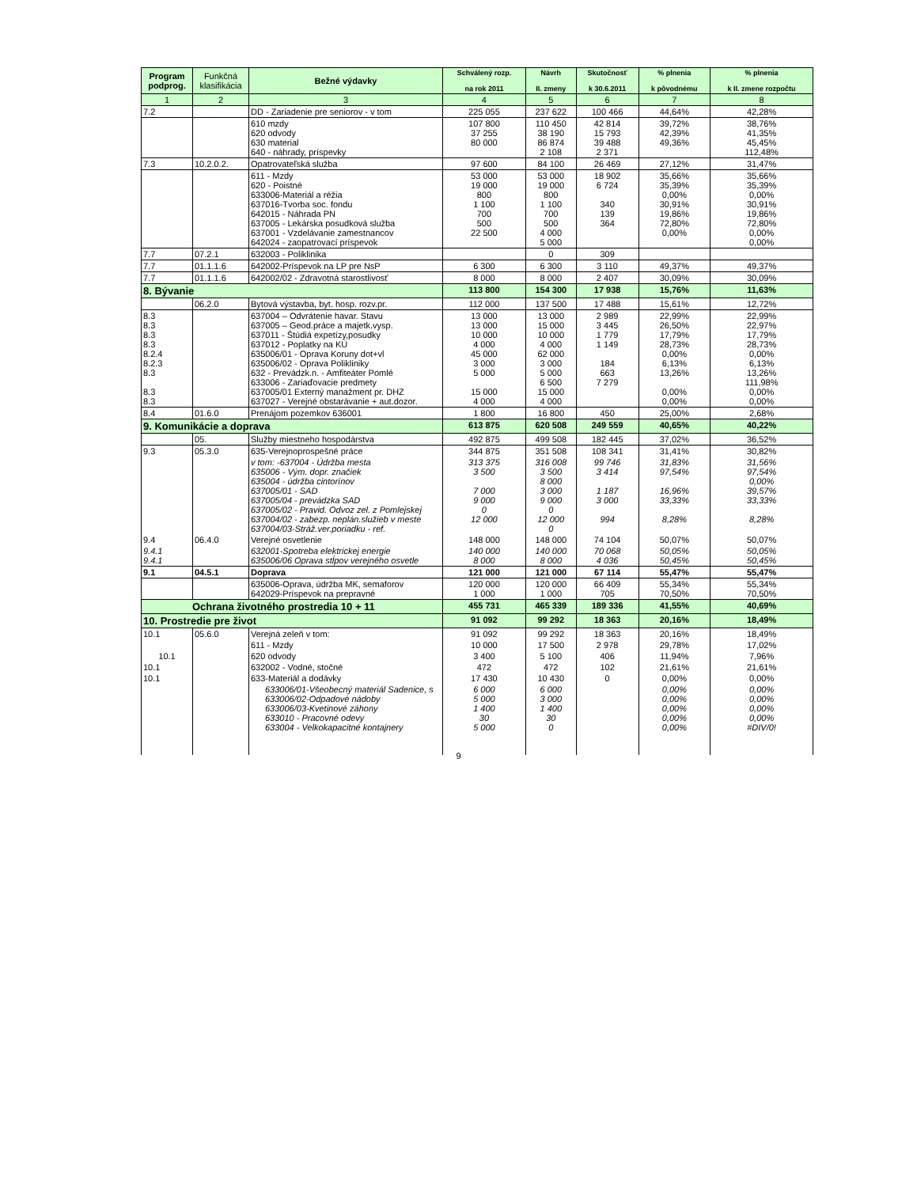| Program podprog. | Funkčná klasifikácia | Bežné výdavky | Schválený rozp. na rok 2011 | Návrh II. zmeny | Skutočnosť k 30.6.2011 | % plnenia k pôvodnému | % plnenia k II. zmene rozpočtu |
| --- | --- | --- | --- | --- | --- | --- | --- |
| 1 | 2 | 3 | 4 | 5 | 6 | 7 | 8 |
| 7.2 | | DD - Zariadenie pre seniorov - v tom | 225 055 | 237 622 | 100 466 | 44,64% | 42,28% |
| | | 610 mzdy 620 odvody 630 material 640 - náhrady, príspevky | 107 800 37 255 80 000 | 110 450 38 190 86 874 2 108 | 42 814 15 793 39 488 2 371 | 39,72% 42,39% 49,36% | 38,76% 41,35% 45,45% 112,48% |
| 7.3 | 10.2.0.2. | Opatrovateľská služba | 97 600 | 84 100 | 26 469 | 27,12% | 31,47% |
| | | 611 - Mzdy 620 - Poistné 633006-Materiál a réžia 637016-Tvorba soc. fondu 642015 - Náhrada PN 637005 - Lekárska posudková služba 637001 - Vzdelávanie zamestnancov 642024 - zaopatrovací príspevok | 53 000 19 000 800 1 100 700 500 22 500 | 53 000 19 000 800 1 100 700 500 4 000 5 000 | 18 902 6 724 340 139 364 | 35,66% 35,39% 0,00% 30,91% 19,86% 72,80% 0,00% | 35,66% 35,39% 0,00% 30,91% 19,86% 72,80% 0,00% 0,00% |
| 7.7 | 07.2.1 | 632003 - Poliklinika | | 0 | 309 | | |
| 7.7 | 01.1.1.6 | 642002-Príspevok na LP pre NsP | 6 300 | 6 300 | 3 110 | 49,37% | 49,37% |
| 7.7 | 01.1.1.6 | 642002/02 - Zdravotná starostlivosť | 8 000 | 8 000 | 2 407 | 30,09% | 30,09% |
| 8. Bývanie | | | 113 800 | 154 300 | 17 938 | 15,76% | 11,63% |
| | 06.2.0 | Bytová výstavba, byt. hosp. rozv.pr. | 112 000 | 137 500 | 17 488 | 15,61% | 12,72% |
| 8.3 8.3 8.3 8.3 8.2.4 8.2.3 8.3 8.3 8.3 | | 637004 – Odvrátenie havar. Stavu 637005 – Geod.práce a majetk.vysp. 637011 - Štúdiá expetízy,posudky 637012 - Poplatky na KÚ 635006/01 - Oprava Koruny dot+vl 635006/02 - Oprava Polikliniky 632 - Prevádzk.n. - Amfiteáter Pomlé 633006 - Zariaďovacie predmety 637005/01 Externý manažment pr. DHZ 637027 - Verejné obstarávanie + aut.dozor. | 13 000 13 000 10 000 4 000 45 000 3 000 5 000 15 000 4 000 | 13 000 15 000 10 000 4 000 62 000 3 000 5 000 6 500 15 000 4 000 | 2 989 3 445 1 779 1 149 184 663 7 279 | 22,99% 26,50% 17,79% 28,73% 0,00% 6,13% 13,26% 0,00% 0,00% | 22,99% 22,97% 17,79% 28,73% 0,00% 6,13% 13,26% 111,98% 0,00% 0,00% |
| 8.4 | 01.6.0 | Prenájom pozemkov 636001 | 1 800 | 16 800 | 450 | 25,00% | 2,68% |
| 9. Komunikácie a doprava | | | 613 875 | 620 508 | 249 559 | 40,65% | 40,22% |
| | 05. | Služby miestneho hospodárstva | 492 875 | 499 508 | 182 445 | 37,02% | 36,52% |
| 9.3 | 05.3.0 | 635-Verejnoprospešné práce | 344 875 | 351 508 | 108 341 | 31,41% | 30,82% |
| | | v tom: -637004 - Údržba mesta 635006 - Vým. dopr. značiek 635004 - údržba cintorínov 637005/01 - SAD 637005/04 - prevádzka SAD 637005/02 - Pravid. Odvoz zel. z Pomlejskej 637004/02 - zabezp. neplán.služieb v meste 637004/03-Stráž.ver.poriadku - ref. | 313 375 3 500 7 000 9 000 0 12 000 | 316 008 3 500 8 000 3 000 9 000 0 12 000 0 | 99 746 3 414 1 187 3 000 994 | 31,83% 97,54% 16,96% 33,33% 8,28% | 31,56% 97,54% 0,00% 39,57% 33,33% 8,28% |
| 9.4 | 06.4.0 | Verejné osvetlenie | 148 000 | 148 000 | 74 104 | 50,07% | 50,07% |
| 9.4.1 9.4.1 | | 632001-Spotreba elektrickej energie 635006/06 Oprava stĺpov verejného osvetle | 140 000 8 000 | 140 000 8 000 | 70 068 4 036 | 50,05% 50,45% | 50,05% 50,45% |
| 9.1 | 04.5.1 | Doprava | 121 000 | 121 000 | 67 114 | 55,47% | 55,47% |
| | | 635006-Oprava, údržba MK, semaforov 642029-Príspevok na prepravné | 120 000 1 000 | 120 000 1 000 | 66 409 705 | 55,34% 70,50% | 55,34% 70,50% |
| Ochrana životného prostredia 10 + 11 | | | 455 731 | 465 339 | 189 336 | 41,55% | 40,69% |
| 10. Prostredie pre život | | | 91 092 | 99 292 | 18 363 | 20,16% | 18,49% |
| 10.1 | 05.6.0 | Verejná zeleň v tom: | 91 092 | 99 292 | 18 363 | 20,16% | 18,49% |
| | | 611 - Mzdy | 10 000 | 17 500 | 2 978 | 29,78% | 17,02% |
| 10.1 | | 620 odvody | 3 400 | 5 100 | 406 | 11,94% | 7,96% |
| 10.1 | | 632002 - Vodné, stočné | 472 | 472 | 102 | 21,61% | 21,61% |
| 10.1 | | 633-Materiál a dodávky | 17 430 | 10 430 | 0 | 0,00% | 0,00% |
| | | 633006/01-Všeobecný materiál Sadenice, s 633006/02-Odpadové nádoby 633006/03-Kvetinové záhony 633010 - Pracovné odevy 633004 - Velkokapacitné kontajnery | 6 000 5 000 1 400 30 5 000 | 6 000 3 000 1 400 30 0 | | 0,00% 0,00% 0,00% 0,00% 0,00% | 0,00% 0,00% 0,00% 0,00% #DIV/0! |
9